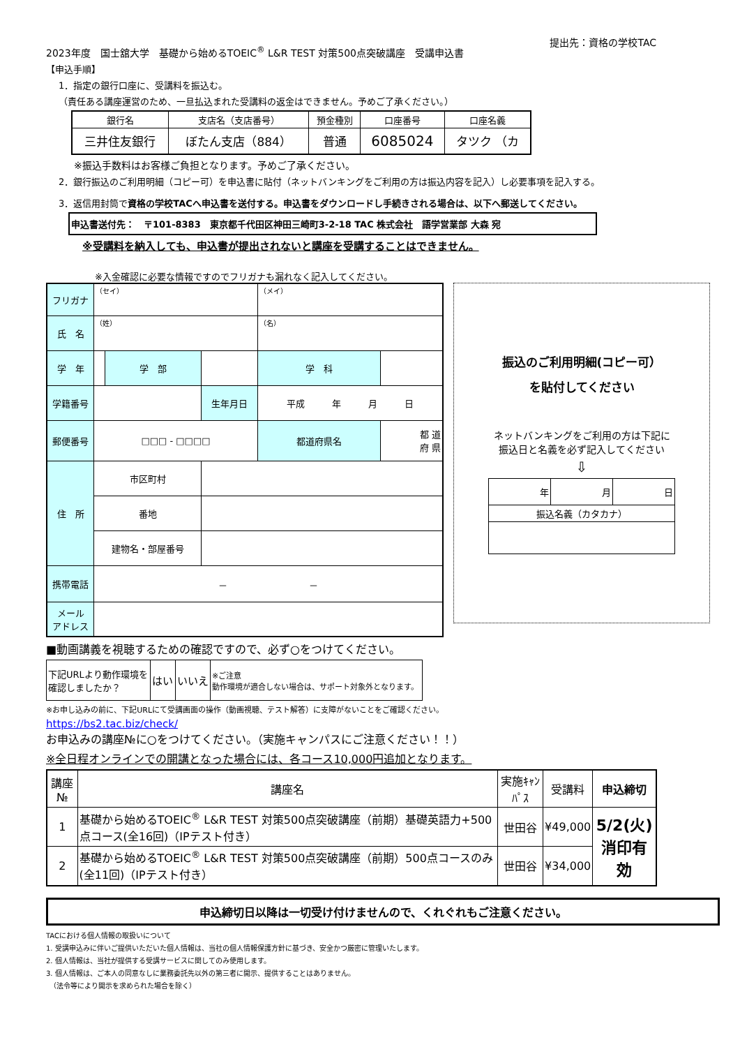2023年度　国士舘大学　基礎から始めるTOEIC<sup>®</sup> L&R TEST 対策500点突破講座　受講申込書 提出先：資格の学校TAC
【申込手順】
1．指定の銀行口座に、受講料を振込む。
（責任ある講座運営のため、一旦払込まれた受講料の返金はできません。予めご了承ください。）
| 銀行名 | 支店名（支店番号） | 預金種別 | 口座番号 | 口座名義 |
| --- | --- | --- | --- | --- |
| 三井住友銀行 | ぼたん支店（884） | 普通 | 6085024 | タツク （カ |
※振込手数料はお客様ご負担となります。予めご了承ください。
2．銀行振込のご利用明細（コピー可）を申込書に貼付（ネットバンキングをご利用の方は振込内容を記入）し必要事項を記入する。
3．返信用封筒で資格の学校TACへ申込書を送付する。申込書をダウンロードし手続きされる場合は、以下へ郵送してください。
申込書送付先：　〒101-8383　東京都千代田区神田三崎町3-2-18 TAC 株式会社　語学営業部 大森 宛
※受講料を納入しても、申込書が提出されないと講座を受講することはできません。
※入金確認に必要な情報ですのでフリガナも漏れなく記入してください。
| フリガナ | （セイ） | | | （メイ） | |
| 氏 名 | （姓） | | | （名） | |
| 学 年 | | 学 部 | | 学 科 | |
| 学籍番号 | | | 生年月日 | 平成 年 月 日 | |
| 郵便番号 | □□□ - □□□□ | | | 都道府県名 | 都 道 府 県 |
| 住 所 | 市区町村 | | | | |
| | 番地 | | | | |
| | 建物名・部屋番号 | | | | |
| 携帯電話 | － － | | | | |
| メール アドレス | | | | | |
振込のご利用明細(コピー可）
を貼付してください
ネットバンキングをご利用の方は下記に
振込日と名義を必ず記入してください
⇩
| 年 | 月 | 日 |
| 振込名義（カタカナ） | | |
■動画講義を視聴するための確認ですので、必ず○をつけてください。
| 下記URLより動作環境を 確認しましたか？ | はい | いいえ | ※ご注意 動作環境が適合しない場合は、サポート対象外となります。 |
※お申し込みの前に、下記URLにて受講画面の操作（動画視聴、テスト解答）に支障がないことをご確認ください。
https://bs2.tac.biz/check/
お申込みの講座№に○をつけてください。（実施キャンパスにご注意ください！！）
※全日程オンラインでの開講となった場合には、各コース10,000円追加となります。
| 講座№ | 講座名 | 実施ｷｬﾝﾊﾟｽ | 受講料 | 申込締切 |
| --- | --- | --- | --- | --- |
| 1 | 基礎から始めるTOEIC<sup>®</sup> L&R TEST 対策500点突破講座（前期）基礎英語力+500点コース(全16回)（IPテスト付き） | 世田谷 | ¥49,000 | 5/2(火) 消印有効 |
| 2 | 基礎から始めるTOEIC<sup>®</sup> L&R TEST 対策500点突破講座（前期）500点コースのみ(全11回)（IPテスト付き） | 世田谷 | ¥34,000 | |
申込締切日以降は一切受け付けませんので、くれぐれもご注意ください。
TACにおける個人情報の取扱いについて
1. 受講申込みに伴いご提供いただいた個人情報は、当社の個人情報保護方針に基づき、安全かつ厳密に管理いたします。
2. 個人情報は、当社が提供する受講サービスに関してのみ使用します。
3. 個人情報は、ご本人の同意なしに業務委託先以外の第三者に開示、提供することはありません。
　（法令等により開示を求められた場合を除く）